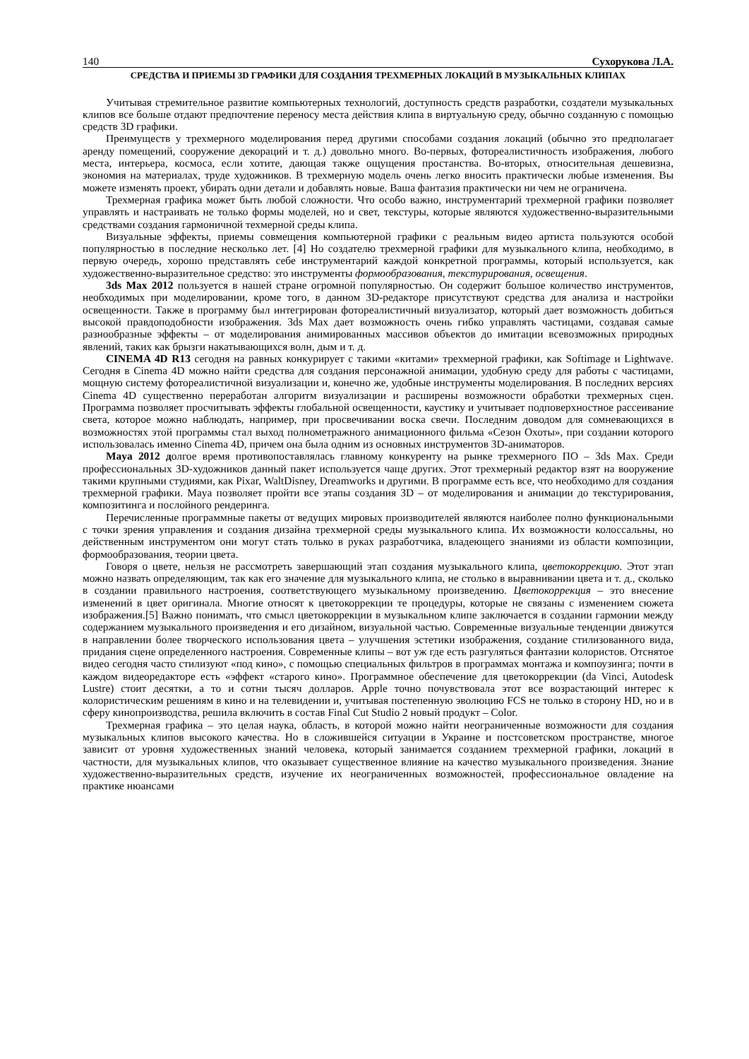140 Сухорукова Л.А.
СРЕДСТВА И ПРИЕМЫ 3D ГРАФИКИ ДЛЯ СОЗДАНИЯ ТРЕХМЕРНЫХ ЛОКАЦИЙ В МУЗЫКАЛЬНЫХ КЛИПАХ
Учитывая стремительное развитие компьютерных технологий, доступность средств разработки, создатели музыкальных клипов все больше отдают предпочтение переносу места действия клипа в виртуальную среду, обычно созданную с помощью средств 3D графики.
Преимуществ у трехмерного моделирования перед другими способами создания локаций (обычно это предполагает аренду помещений, сооружение декораций и т. д.) довольно много. Во-первых, фотореалистичность изображения, любого места, интерьера, космоса, если хотите, дающая также ощущения простанства. Во-вторых, относительная дешевизна, экономия на материалах, труде художников. В трехмерную модель очень легко вносить практически любые изменения. Вы можете изменять проект, убирать одни детали и добавлять новые. Ваша фантазия практически ни чем не ограничена.
Трехмерная графика может быть любой сложности. Что особо важно, инструментарий трехмерной графики позволяет управлять и настраивать не только формы моделей, но и свет, текстуры, которые являются художественно-выразительными средствами создания гармоничной техмерной среды клипа.
Визуальные эффекты, приемы совмещения компьютерной графики с реальным видео артиста пользуются особой популярностью в последние несколько лет. [4] Но создателю трехмерной графики для музыкального клипа, необходимо, в первую очередь, хорошо представлять себе инструментарий каждой конкретной программы, который используется, как художественно-выразительное средство: это инструменты формообразования, текстурирования, освещения.
3ds Max 2012 пользуется в нашей стране огромной популярностью. Он содержит большое количество инструментов, необходимых при моделировании, кроме того, в данном 3D-редакторе присутствуют средства для анализа и настройки освещенности. Также в программу был интегрирован фотореалистичный визуализатор, который дает возможность добиться высокой правдоподобности изображения. 3ds Max дает возможность очень гибко управлять частицами, создавая самые разнообразные эффекты – от моделирования анимированных массивов объектов до имитации всевозможных природных явлений, таких как брызги накатывающихся волн, дым и т. д.
CINEMA 4D R13 сегодня на равных конкурирует с такими «китами» трехмерной графики, как Softimage и Lightwave. Сегодня в Cinema 4D можно найти средства для создания персонажной анимации, удобную среду для работы с частицами, мощную систему фотореалистичной визуализации и, конечно же, удобные инструменты моделирования. В последних версиях Cinema 4D существенно переработан алгоритм визуализации и расширены возможности обработки трехмерных сцен. Программа позволяет просчитывать эффекты глобальной освещенности, каустику и учитывает подповерхностное рассеивание света, которое можно наблюдать, например, при просвечивании воска свечи. Последним доводом для сомневающихся в возможностях этой программы стал выход полнометражного анимационного фильма «Сезон Охоты», при создании которого использовалась именно Cinema 4D, причем она была одним из основных инструментов 3D-аниматоров.
Maya 2012 долгое время противопоставлялась главному конкуренту на рынке трехмерного ПО – 3ds Max. Среди профессиональных 3D-художников данный пакет используется чаще других. Этот трехмерный редактор взят на вооружение такими крупными студиями, как Pixar, WaltDisney, Dreamworks и другими. В программе есть все, что необходимо для создания трехмерной графики. Maya позволяет пройти все этапы создания 3D – от моделирования и анимации до текстурирования, композитинга и послойного рендеринга.
Перечисленные программные пакеты от ведущих мировых производителей являются наиболее полно функциональными с точки зрения управления и создания дизайна трехмерной среды музыкального клипа. Их возможности колоссальны, но действенным инструментом они могут стать только в руках разработчика, владеющего знаниями из области композиции, формообразования, теории цвета.
Говоря о цвете, нельзя не рассмотреть завершающий этап создания музыкального клипа, цветокоррекцию. Этот этап можно назвать определяющим, так как его значение для музыкального клипа, не столько в выравнивании цвета и т. д., сколько в создании правильного настроения, соответствующего музыкальному произведению. Цветокоррекция – это внесение изменений в цвет оригинала. Многие относят к цветокоррекции те процедуры, которые не связаны с изменением сюжета изображения.[5] Важно понимать, что смысл цветокоррекции в музыкальном клипе заключается в создании гармонии между содержанием музыкального произведения и его дизайном, визуальной частью. Современные визуальные тенденции движутся в направлении более творческого использования цвета – улучшения эстетики изображения, создание стилизованного вида, придания сцене определенного настроения. Современные клипы – вот уж где есть разгуляться фантазии колористов. Отснятое видео сегодня часто стилизуют «под кино», с помощью специальных фильтров в программах монтажа и компоузинга; почти в каждом видеоредакторе есть «эффект «старого кино». Программное обеспечение для цветокоррекции (da Vinci, Autodesk Lustre) стоит десятки, а то и сотни тысяч долларов. Apple точно почувствовала этот все возрастающий интерес к колористическим решениям в кино и на телевидении и, учитывая постепенную эволюцию FCS не только в сторону HD, но и в сферу кинопроизводства, решила включить в состав Final Cut Studio 2 новый продукт – Color.
Трехмерная графика – это целая наука, область, в которой можно найти неограниченные возможности для создания музыкальных клипов высокого качества. Но в сложившейся ситуации в Украине и постсоветском пространстве, многое зависит от уровня художественных знаний человека, который занимается созданием трехмерной графики, локаций в частности, для музыкальных клипов, что оказывает существенное влияние на качество музыкального произведения. Знание художественно-выразительных средств, изучение их неограниченных возможностей, профессиональное овладение на практике нюансами